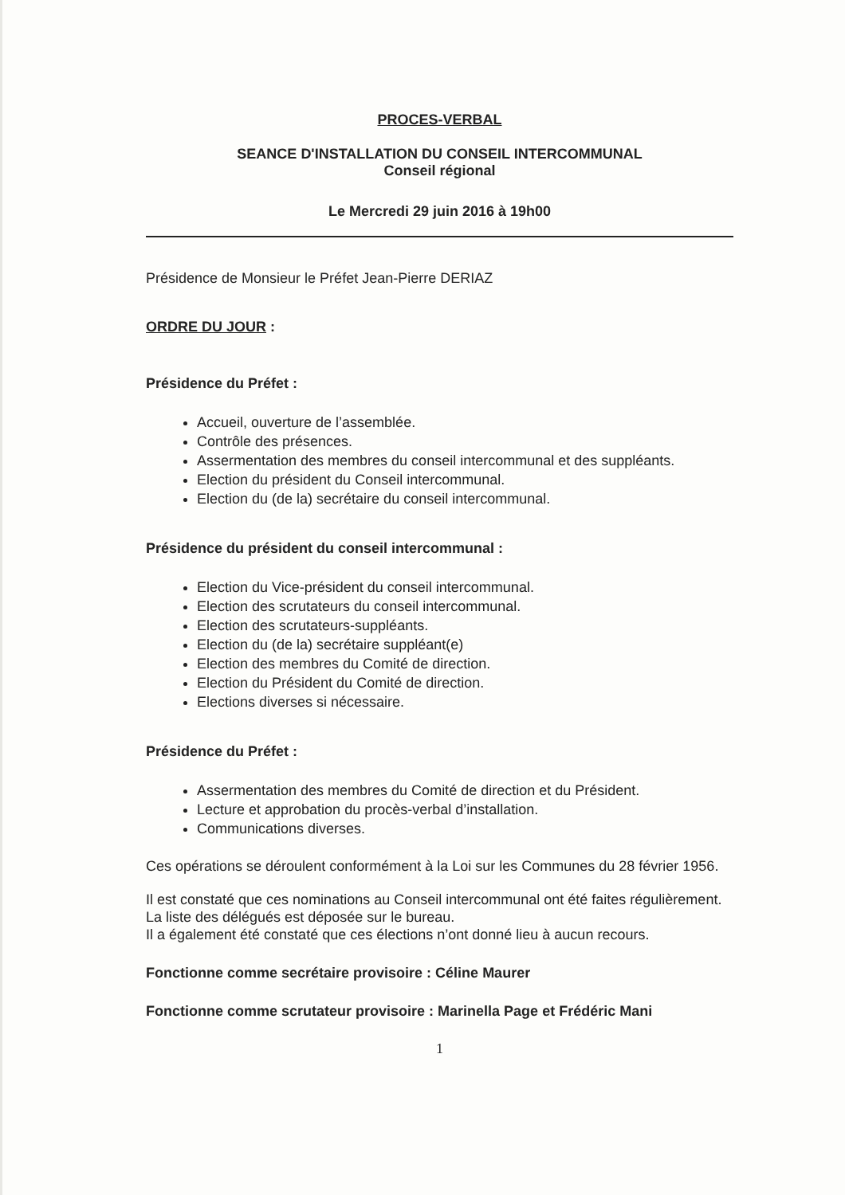PROCES-VERBAL
SEANCE D'INSTALLATION DU CONSEIL INTERCOMMUNAL
Conseil régional
Le Mercredi 29 juin 2016 à 19h00
Présidence de Monsieur le Préfet Jean-Pierre DERIAZ
ORDRE DU JOUR :
Présidence du Préfet :
Accueil, ouverture de l’assemblée.
Contrôle des présences.
Assermentation des membres du conseil intercommunal et des suppléants.
Election du président du Conseil intercommunal.
Election du (de la) secrétaire du conseil intercommunal.
Présidence du président du conseil intercommunal :
Election du Vice-président du conseil intercommunal.
Election des scrutateurs du conseil intercommunal.
Election des scrutateurs-suppléants.
Election du (de la) secrétaire suppléant(e)
Election des membres du Comité de direction.
Election du Président du Comité de direction.
Elections diverses si nécessaire.
Présidence du Préfet :
Assermentation des membres du Comité de direction et du Président.
Lecture et approbation du procès-verbal d’installation.
Communications diverses.
Ces opérations se déroulent conformément à la Loi sur les Communes du 28 février 1956.
Il est constaté que ces nominations au Conseil intercommunal ont été faites régulièrement.
La liste des délégués est déposée sur le bureau.
Il a également été constaté que ces élections n’ont donné lieu à aucun recours.
Fonctionne comme secrétaire provisoire : Céline Maurer
Fonctionne comme scrutateur provisoire : Marinella Page et Frédéric Mani
1